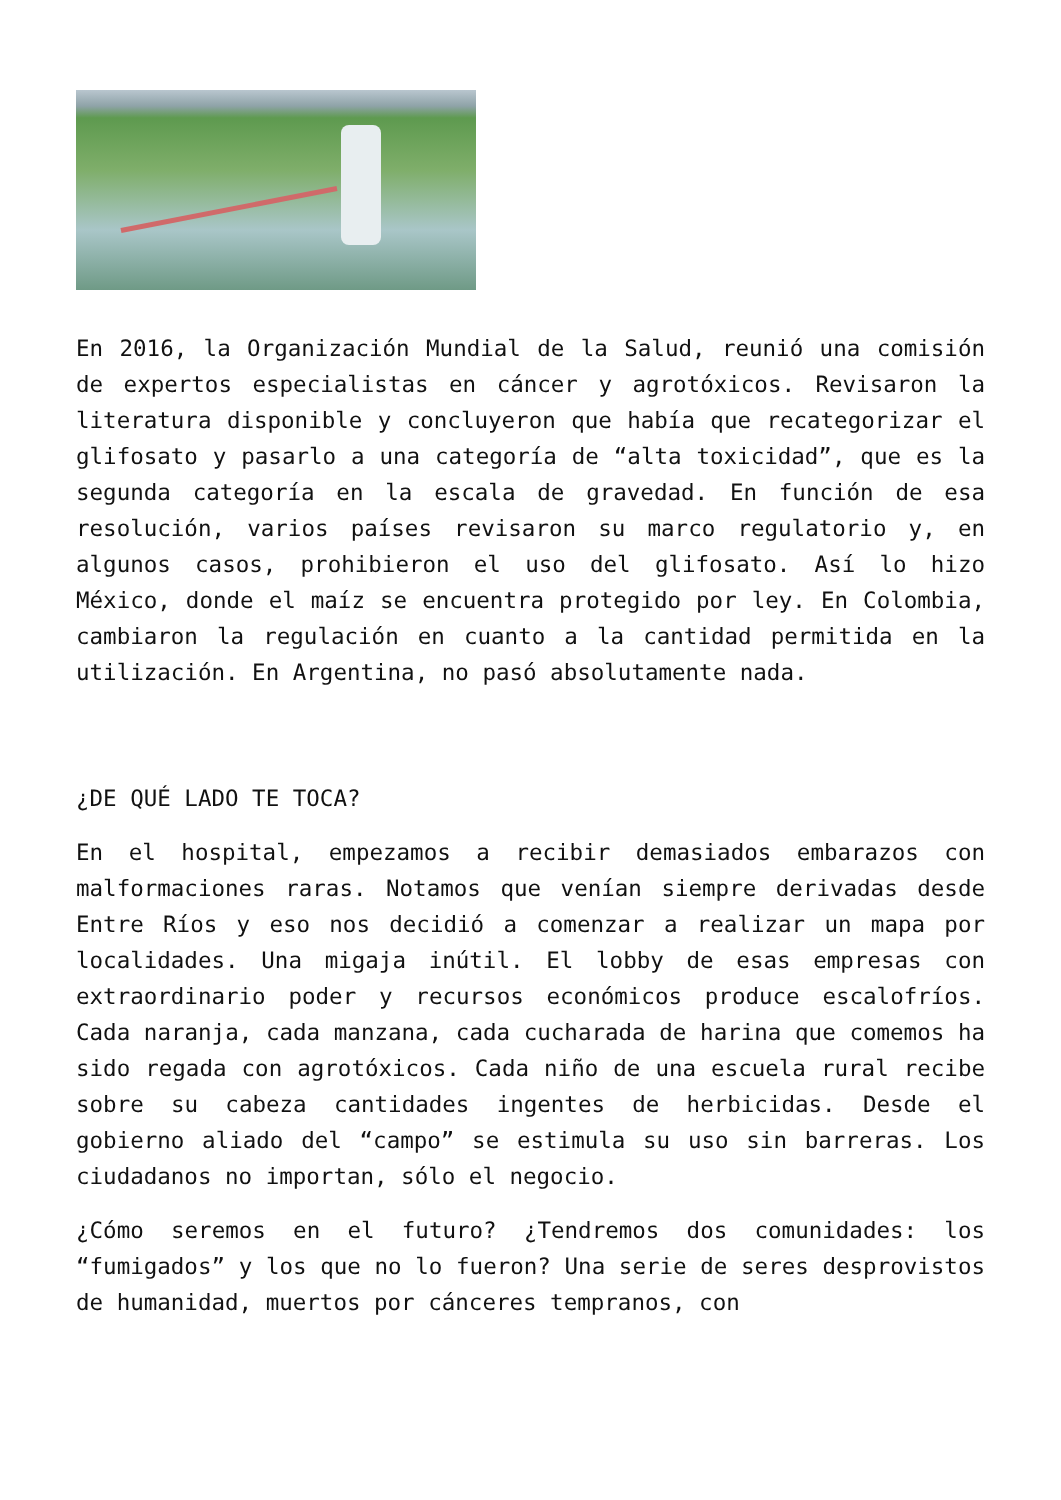En 2016, la Organización Mundial de la Salud, reunió una comisión de expertos especialistas en cáncer y agrotóxicos. Revisaron la literatura disponible y concluyeron que había que recategorizar el glifosato y pasarlo a una categoría de “alta toxicidad”, que es la segunda categoría en la escala de gravedad. En función de esa resolución, varios países revisaron su marco regulatorio y, en algunos casos, prohibieron el uso del glifosato. Así lo hizo México, donde el maíz se encuentra protegido por ley. En Colombia, cambiaron la regulación en cuanto a la cantidad permitida en la utilización. En Argentina, no pasó absolutamente nada.
¿DE QUÉ LADO TE TOCA?
En el hospital, empezamos a recibir demasiados embarazos con malformaciones raras. Notamos que venían siempre derivadas desde Entre Ríos y eso nos decidió a comenzar a realizar un mapa por localidades. Una migaja inútil. El lobby de esas empresas con extraordinario poder y recursos económicos produce escalofríos. Cada naranja, cada manzana, cada cucharada de harina que comemos ha sido regada con agrotóxicos. Cada niño de una escuela rural recibe sobre su cabeza cantidades ingentes de herbicidas. Desde el gobierno aliado del “campo” se estimula su uso sin barreras. Los ciudadanos no importan, sólo el negocio.
¿Cómo seremos en el futuro? ¿Tendremos dos comunidades: los “fumigados” y los que no lo fueron? Una serie de seres desprovistos de humanidad, muertos por cánceres tempranos, con